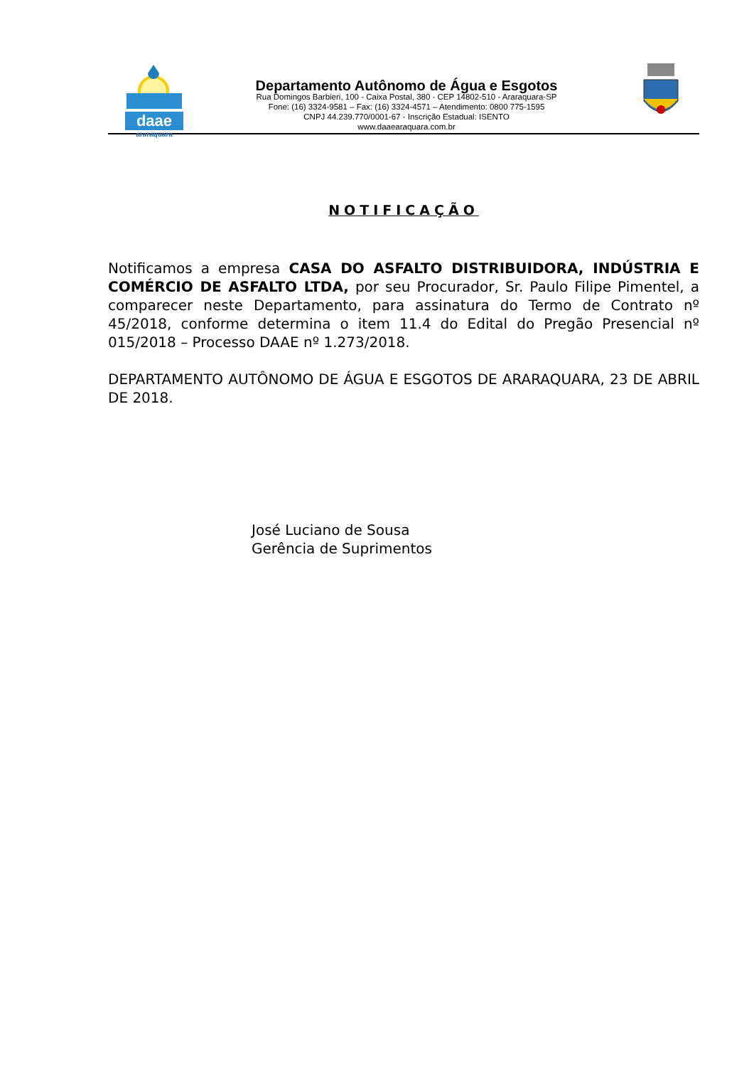daae
araraquara
Departamento Autônomo de Água e Esgotos
Rua Domingos Barbieri, 100 - Caixa Postal, 380 - CEP 14802-510 - Araraquara-SP
Fone: (16) 3324-9581 – Fax: (16) 3324-4571 – Atendimento: 0800 775-1595
CNPJ 44.239.770/0001-67 - Inscrição Estadual: ISENTO
www.daaearaquara.com.br
NOTIFICAÇÃO
Notificamos a empresa CASA DO ASFALTO DISTRIBUIDORA, INDÚSTRIA E COMÉRCIO DE ASFALTO LTDA, por seu Procurador, Sr. Paulo Filipe Pimentel, a comparecer neste Departamento, para assinatura do Termo de Contrato nº 45/2018, conforme determina o item 11.4 do Edital do Pregão Presencial nº 015/2018 – Processo DAAE nº 1.273/2018.
DEPARTAMENTO AUTÔNOMO DE ÁGUA E ESGOTOS DE ARARAQUARA, 23 DE ABRIL DE 2018.
José Luciano de Sousa
Gerência de Suprimentos